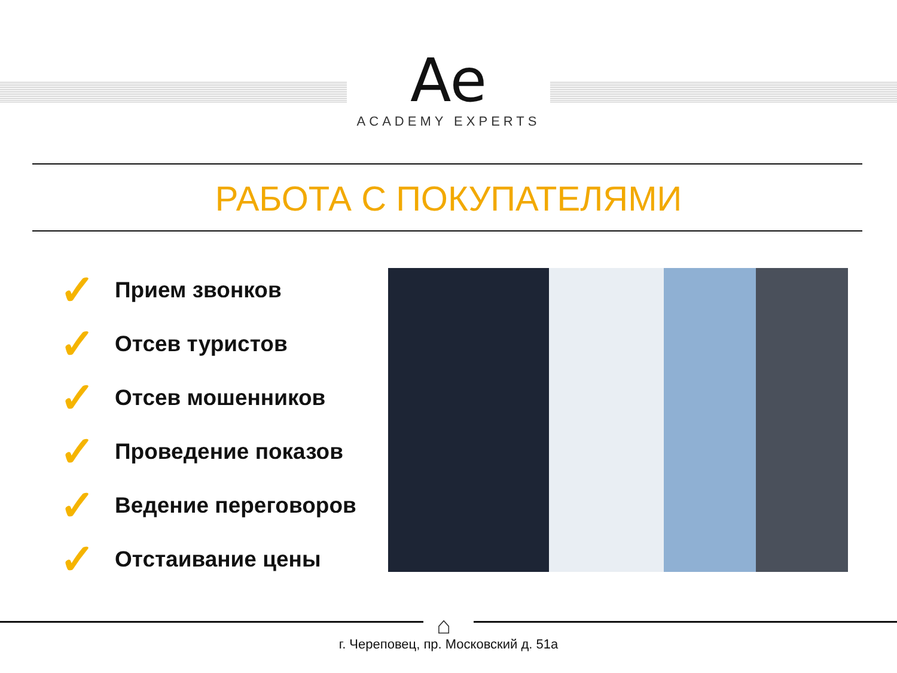Ae
ACADEMY EXPERTS
РАБОТА С ПОКУПАТЕЛЯМИ
✓ Прием звонков
✓ Отсев туристов
✓ Отсев мошенников
✓ Проведение показов
✓ Ведение переговоров
✓ Отстаивание цены
⌂
г. Череповец, пр. Московский д. 51а